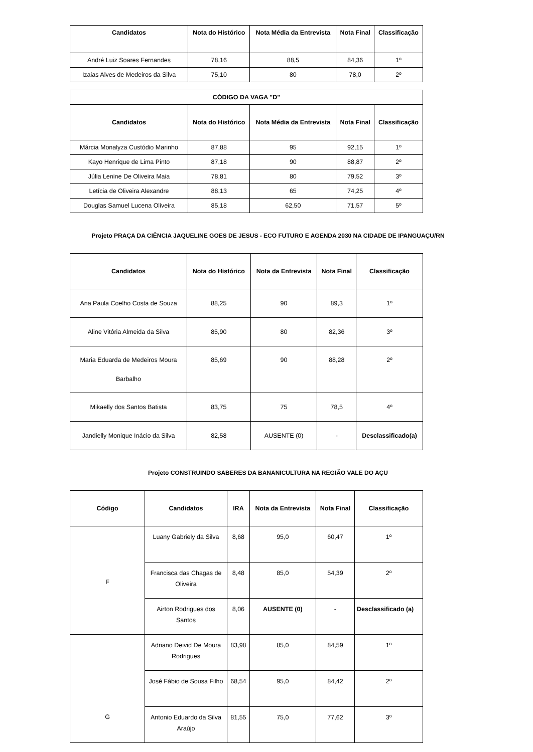| Candidatos | Nota do Histórico | Nota Média da Entrevista | Nota Final | Classificação |
| --- | --- | --- | --- | --- |
| André Luiz Soares Fernandes | 78,16 | 88,5 | 84,36 | 1º |
| Izaias Alves de Medeiros da Silva | 75,10 | 80 | 78,0 | 2º |
| CÓDIGO DA VAGA "D" | | | | |
| --- | --- | --- | --- | --- |
| Candidatos | Nota do Histórico | Nota Média da Entrevista | Nota Final | Classificação |
| Márcia Monalyza Custódio Marinho | 87,88 | 95 | 92,15 | 1º |
| Kayo Henrique de Lima Pinto | 87,18 | 90 | 88,87 | 2º |
| Júlia Lenine De Oliveira Maia | 78,81 | 80 | 79,52 | 3º |
| Letícia de Oliveira Alexandre | 88,13 | 65 | 74,25 | 4º |
| Douglas Samuel Lucena Oliveira | 85,18 | 62,50 | 71,57 | 5º |
Projeto PRAÇA DA CIÊNCIA JAQUELINE GOES DE JESUS - ECO FUTURO E AGENDA 2030 NA CIDADE DE IPANGUAÇU/RN
| Candidatos | Nota do Histórico | Nota da Entrevista | Nota Final | Classificação |
| --- | --- | --- | --- | --- |
| Ana Paula Coelho Costa de Souza | 88,25 | 90 | 89,3 | 1º |
| Aline Vitória Almeida da Silva | 85,90 | 80 | 82,36 | 3º |
| Maria Eduarda de Medeiros Moura Barbalho | 85,69 | 90 | 88,28 | 2º |
| Mikaelly dos Santos Batista | 83,75 | 75 | 78,5 | 4º |
| Jandielly Monique Inácio da Silva | 82,58 | AUSENTE (0) | - | Desclassificado(a) |
Projeto CONSTRUINDO SABERES DA BANANICULTURA NA REGIÃO VALE DO AÇU
| Código | Candidatos | IRA | Nota da Entrevista | Nota Final | Classificação |
| --- | --- | --- | --- | --- | --- |
| F | Luany Gabriely da Silva | 8,68 | 95,0 | 60,47 | 1º |
| | Francisca das Chagas de Oliveira | 8,48 | 85,0 | 54,39 | 2º |
| | Airton Rodrigues dos Santos | 8,06 | AUSENTE (0) | - | Desclassificado (a) |
| G | Adriano Deivid De Moura Rodrigues | 83,98 | 85,0 | 84,59 | 1º |
| | José Fábio de Sousa Filho | 68,54 | 95,0 | 84,42 | 2º |
| | Antonio Eduardo da Silva Araújo | 81,55 | 75,0 | 77,62 | 3º |